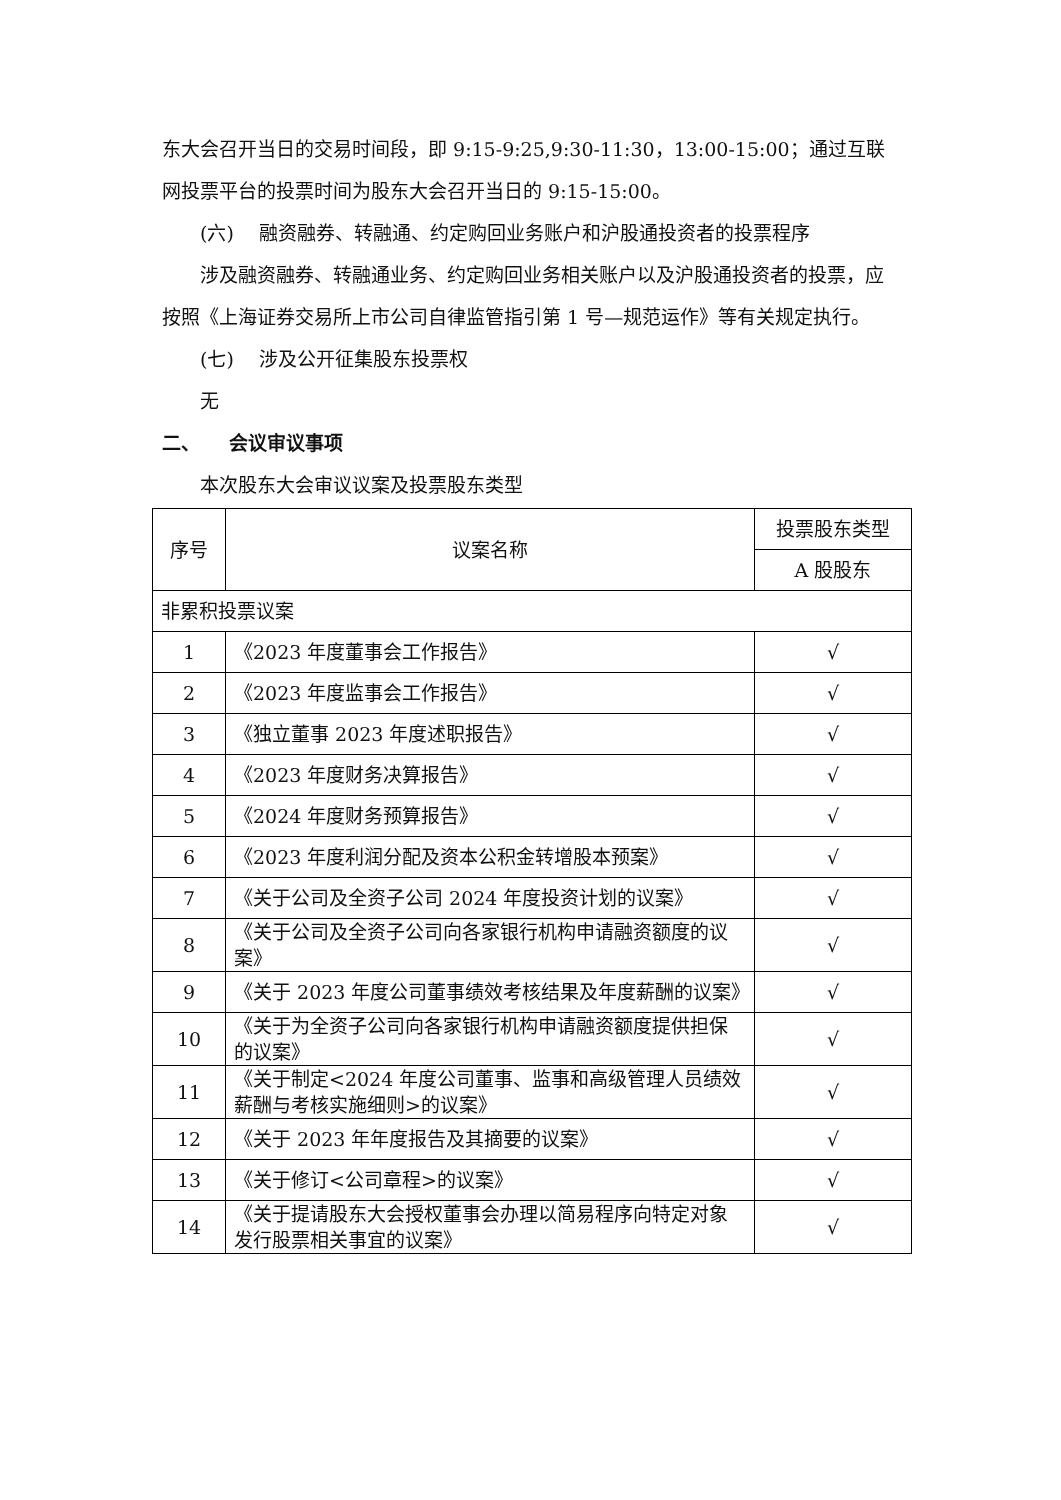东大会召开当日的交易时间段，即 9:15-9:25,9:30-11:30，13:00-15:00；通过互联网投票平台的投票时间为股东大会召开当日的 9:15-15:00。
(六)　 融资融券、转融通、约定购回业务账户和沪股通投资者的投票程序
涉及融资融券、转融通业务、约定购回业务相关账户以及沪股通投资者的投票，应按照《上海证券交易所上市公司自律监管指引第 1 号—规范运作》等有关规定执行。
(七)　 涉及公开征集股东投票权
无
二、　　会议审议事项
本次股东大会审议议案及投票股东类型
| 序号 | 议案名称 | 投票股东类型 |
| --- | --- | --- |
| | | A 股股东 |
| 非累积投票议案 | | |
| 1 | 《2023 年度董事会工作报告》 | √ |
| 2 | 《2023 年度监事会工作报告》 | √ |
| 3 | 《独立董事 2023 年度述职报告》 | √ |
| 4 | 《2023 年度财务决算报告》 | √ |
| 5 | 《2024 年度财务预算报告》 | √ |
| 6 | 《2023 年度利润分配及资本公积金转增股本预案》 | √ |
| 7 | 《关于公司及全资子公司 2024 年度投资计划的议案》 | √ |
| 8 | 《关于公司及全资子公司向各家银行机构申请融资额度的议案》 | √ |
| 9 | 《关于 2023 年度公司董事绩效考核结果及年度薪酬的议案》 | √ |
| 10 | 《关于为全资子公司向各家银行机构申请融资额度提供担保的议案》 | √ |
| 11 | 《关于制定<2024 年度公司董事、监事和高级管理人员绩效薪酬与考核实施细则>的议案》 | √ |
| 12 | 《关于 2023 年年度报告及其摘要的议案》 | √ |
| 13 | 《关于修订<公司章程>的议案》 | √ |
| 14 | 《关于提请股东大会授权董事会办理以简易程序向特定对象发行股票相关事宜的议案》 | √ |